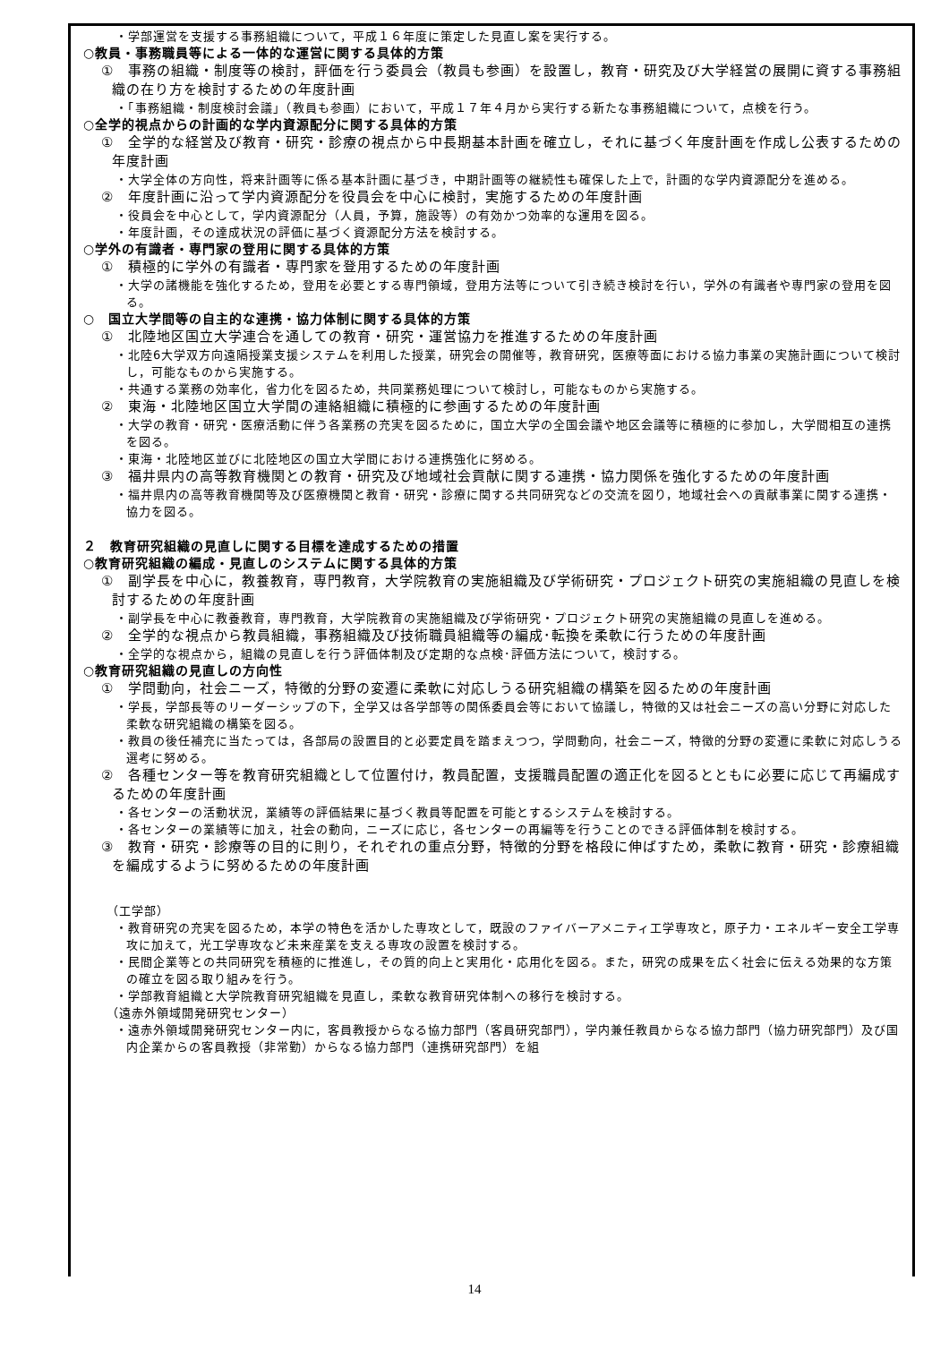・学部運営を支援する事務組織について，平成１６年度に策定した見直し案を実行する。
○教員・事務職員等による一体的な運営に関する具体的方策
①　事務の組織・制度等の検討，評価を行う委員会（教員も参画）を設置し，教育・研究及び大学経営の展開に資する事務組織の在り方を検討するための年度計画
・「事務組織・制度検討会議」（教員も参画）において，平成１７年４月から実行する新たな事務組織について，点検を行う。
○全学的視点からの計画的な学内資源配分に関する具体的方策
①　全学的な経営及び教育・研究・診療の視点から中長期基本計画を確立し，それに基づく年度計画を作成し公表するための年度計画
・大学全体の方向性，将来計画等に係る基本計画に基づき，中期計画等の継続性も確保した上で，計画的な学内資源配分を進める。
②　年度計画に沿って学内資源配分を役員会を中心に検討，実施するための年度計画
・役員会を中心として，学内資源配分（人員，予算，施設等）の有効かつ効率的な運用を図る。
・年度計画，その達成状況の評価に基づく資源配分方法を検討する。
○学外の有識者・専門家の登用に関する具体的方策
①　積極的に学外の有識者・専門家を登用するための年度計画
・大学の諸機能を強化するため，登用を必要とする専門領域，登用方法等について引き続き検討を行い，学外の有識者や専門家の登用を図る。
○　国立大学間等の自主的な連携・協力体制に関する具体的方策
①　北陸地区国立大学連合を通しての教育・研究・運営協力を推進するための年度計画
・北陸6大学双方向遠隔授業支援システムを利用した授業，研究会の開催等，教育研究，医療等面における協力事業の実施計画について検討し，可能なものから実施する。
・共通する業務の効率化，省力化を図るため，共同業務処理について検討し，可能なものから実施する。
②　東海・北陸地区国立大学間の連絡組織に積極的に参画するための年度計画
・大学の教育・研究・医療活動に伴う各業務の充実を図るために，国立大学の全国会議や地区会議等に積極的に参加し，大学間相互の連携を図る。
・東海・北陸地区並びに北陸地区の国立大学間における連携強化に努める。
③　福井県内の高等教育機関との教育・研究及び地域社会貢献に関する連携・協力関係を強化するための年度計画
・福井県内の高等教育機関等及び医療機関と教育・研究・診療に関する共同研究などの交流を図り，地域社会への貢献事業に関する連携・協力を図る。
２　教育研究組織の見直しに関する目標を達成するための措置
○教育研究組織の編成・見直しのシステムに関する具体的方策
①　副学長を中心に，教養教育，専門教育，大学院教育の実施組織及び学術研究・プロジェクト研究の実施組織の見直しを検討するための年度計画
・副学長を中心に教養教育，専門教育，大学院教育の実施組織及び学術研究・プロジェクト研究の実施組織の見直しを進める。
②　全学的な視点から教員組織，事務組織及び技術職員組織等の編成･転換を柔軟に行うための年度計画
・全学的な視点から，組織の見直しを行う評価体制及び定期的な点検･評価方法について，検討する。
○教育研究組織の見直しの方向性
①　学問動向，社会ニーズ，特徴的分野の変遷に柔軟に対応しうる研究組織の構築を図るための年度計画
・学長，学部長等のリーダーシップの下，全学又は各学部等の関係委員会等において協議し，特徴的又は社会ニーズの高い分野に対応した柔軟な研究組織の構築を図る。
・教員の後任補充に当たっては，各部局の設置目的と必要定員を踏まえつつ，学問動向，社会ニーズ，特徴的分野の変遷に柔軟に対応しうる選考に努める。
②　各種センター等を教育研究組織として位置付け，教員配置，支援職員配置の適正化を図るとともに必要に応じて再編成するための年度計画
・各センターの活動状況，業績等の評価結果に基づく教員等配置を可能とするシステムを検討する。
・各センターの業績等に加え，社会の動向，ニーズに応じ，各センターの再編等を行うことのできる評価体制を検討する。
③　教育・研究・診療等の目的に則り，それぞれの重点分野，特徴的分野を格段に伸ばすため，柔軟に教育・研究・診療組織を編成するように努めるための年度計画
（工学部）
・教育研究の充実を図るため，本学の特色を活かした専攻として，既設のファイバーアメニティ工学専攻と，原子力・エネルギー安全工学専攻に加えて，光工学専攻など未来産業を支える専攻の設置を検討する。
・民間企業等との共同研究を積極的に推進し，その質的向上と実用化・応用化を図る。また，研究の成果を広く社会に伝える効果的な方策の確立を図る取り組みを行う。
・学部教育組織と大学院教育研究組織を見直し，柔軟な教育研究体制への移行を検討する。
（遠赤外領域開発研究センター）
・遠赤外領域開発研究センター内に，客員教授からなる協力部門（客員研究部門），学内兼任教員からなる協力部門（協力研究部門）及び国内企業からの客員教授（非常勤）からなる協力部門（連携研究部門）を組
14